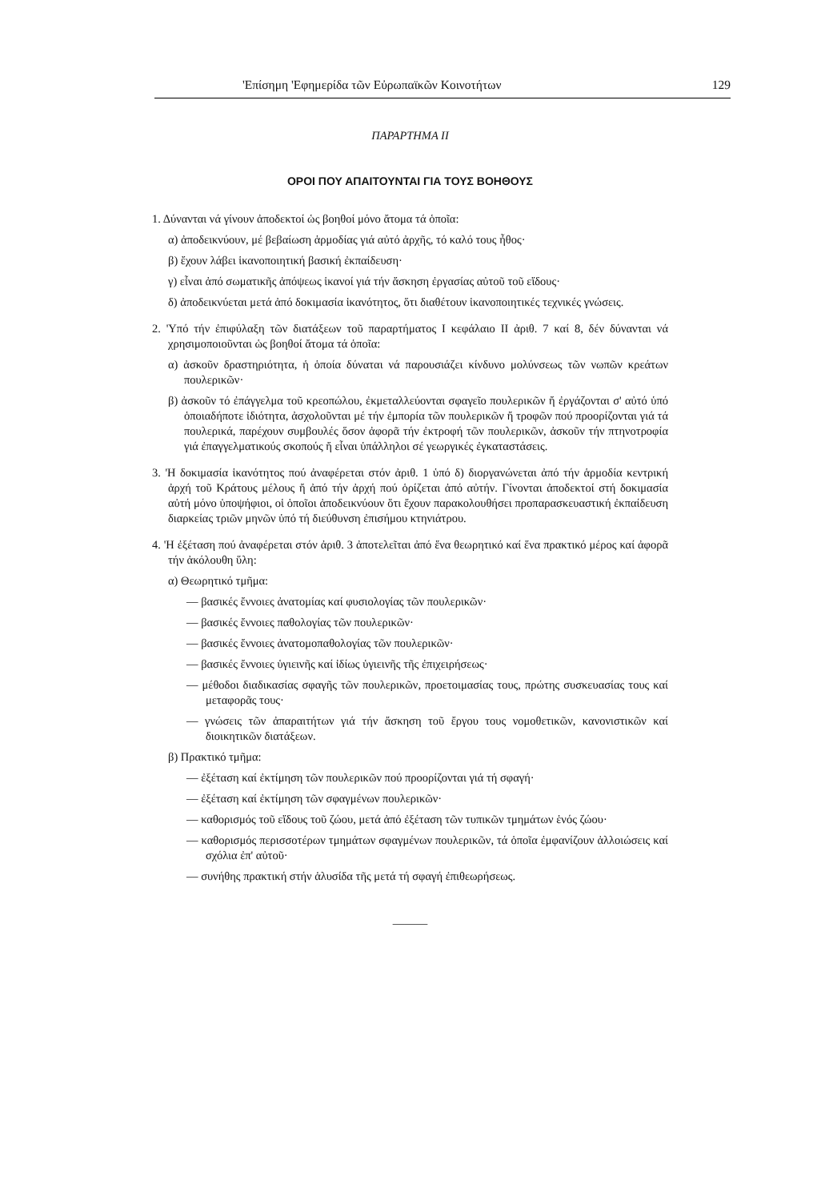'Επίσημη 'Εφημερίδα τῶν Εὐρωπαϊκῶν Κοινοτήτων 129
ΠΑΡΑΡΤΗΜΑ II
ΟΡΟΙ ΠΟΥ ΑΠΑΙΤΟΥΝΤΑΙ ΓΙΑ ΤΟΥΣ ΒΟΗΘΟΥΣ
1. Δύνανται νά γίνουν ἀποδεκτοί ὡς βοηθοί μόνο ἄτομα τά ὁποῖα:
α) ἀποδεικνύουν, μέ βεβαίωση ἁρμοδίας γιά αὐτό ἀρχῆς, τό καλό τους ἦθος·
β) ἔχουν λάβει ἱκανοποιητική βασική ἐκπαίδευση·
γ) εἶναι ἀπό σωματικῆς ἀπόψεως ἱκανοί γιά τήν ἄσκηση ἐργασίας αὐτοῦ τοῦ εἴδους·
δ) ἀποδεικνύεται μετά ἀπό δοκιμασία ἱκανότητος, ὅτι διαθέτουν ἱκανοποιητικές τεχνικές γνώσεις.
2. 'Υπό τήν ἐπιφύλαξη τῶν διατάξεων τοῦ παραρτήματος I κεφάλαιο II ἀριθ. 7 καί 8, δέν δύνανται νά χρησιμοποιοῦνται ὡς βοηθοί ἄτομα τά ὁποῖα:
α) ἀσκοῦν δραστηριότητα, ἡ ὁποία δύναται νά παρουσιάζει κίνδυνο μολύνσεως τῶν νωπῶν κρεάτων πουλερικῶν·
β) ἀσκοῦν τό ἐπάγγελμα τοῦ κρεοπώλου, ἐκμεταλλεύονται σφαγεῖο πουλερικῶν ἤ ἐργάζονται σ' αὐτό ὑπό ὁποιαδήποτε ἰδιότητα, ἀσχολοῦνται μέ τήν ἐμπορία τῶν πουλερικῶν ἤ τροφῶν πού προορίζονται γιά τά πουλερικά, παρέχουν συμβουλές ὅσον ἀφορᾶ τήν ἐκτροφή τῶν πουλερικῶν, ἀσκοῦν τήν πτηνοτροφία γιά ἐπαγγελματικούς σκοπούς ἤ εἶναι ὑπάλληλοι σέ γεωργικές ἐγκαταστάσεις.
3. 'Η δοκιμασία ἱκανότητος πού ἀναφέρεται στόν ἀριθ. 1 ὑπό δ) διοργανώνεται ἀπό τήν ἁρμοδία κεντρική ἀρχή τοῦ Κράτους μέλους ἤ ἀπό τήν ἀρχή πού ὁρίζεται ἀπό αὐτήν. Γίνονται ἀποδεκτοί στή δοκιμασία αὐτή μόνο ὑποψήφιοι, οἱ ὁποῖοι ἀποδεικνύουν ὅτι ἔχουν παρακολουθήσει προπαρασκευαστική ἐκπαίδευση διαρκείας τριῶν μηνῶν ὑπό τή διεύθυνση ἐπισήμου κτηνιάτρου.
4. 'Η ἐξέταση πού ἀναφέρεται στόν ἀριθ. 3 ἀποτελεῖται ἀπό ἕνα θεωρητικό καί ἕνα πρακτικό μέρος καί ἀφορᾶ τήν ἀκόλουθη ὕλη:
α) Θεωρητικό τμῆμα:
— βασικές ἔννοιες ἀνατομίας καί φυσιολογίας τῶν πουλερικῶν·
— βασικές ἔννοιες παθολογίας τῶν πουλερικῶν·
— βασικές ἔννοιες ἀνατομοπαθολογίας τῶν πουλερικῶν·
— βασικές ἔννοιες ὑγιεινῆς καί ἰδίως ὑγιεινῆς τῆς ἐπιχειρήσεως·
— μέθοδοι διαδικασίας σφαγῆς τῶν πουλερικῶν, προετοιμασίας τους, πρώτης συσκευασίας τους καί μεταφορᾶς τους·
— γνώσεις τῶν ἀπαραιτήτων γιά τήν ἄσκηση τοῦ ἔργου τους νομοθετικῶν, κανονιστικῶν καί διοικητικῶν διατάξεων.
β) Πρακτικό τμῆμα:
— ἐξέταση καί ἐκτίμηση τῶν πουλερικῶν πού προορίζονται γιά τή σφαγή·
— ἐξέταση καί ἐκτίμηση τῶν σφαγμένων πουλερικῶν·
— καθορισμός τοῦ εἴδους τοῦ ζώου, μετά ἀπό ἐξέταση τῶν τυπικῶν τμημάτων ἑνός ζώου·
— καθορισμός περισσοτέρων τμημάτων σφαγμένων πουλερικῶν, τά ὁποῖα ἐμφανίζουν ἀλλοιώσεις καί σχόλια ἐπ' αὐτοῦ·
— συνήθης πρακτική στήν ἁλυσίδα τῆς μετά τή σφαγή ἐπιθεωρήσεως.
———